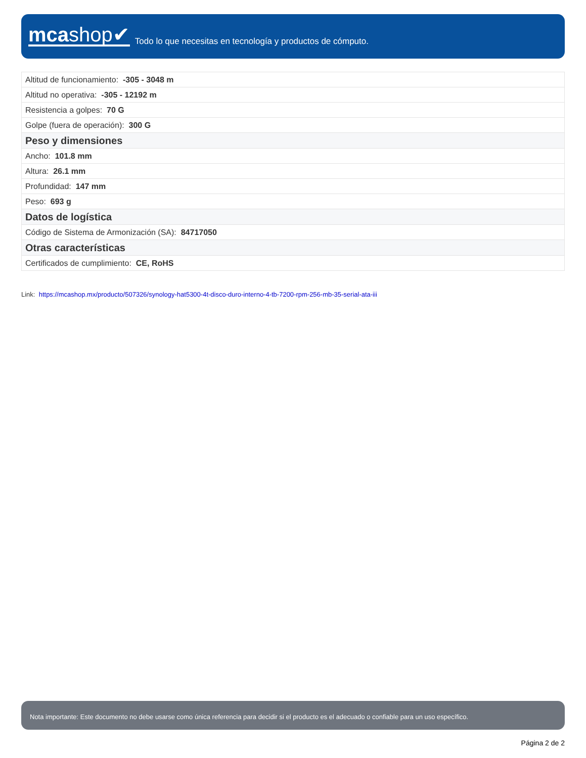mcashop✔ Todo lo que necesitas en tecnología y productos de cómputo.
| Altitud de funcionamiento: -305 - 3048 m |
| Altitud no operativa: -305 - 12192 m |
| Resistencia a golpes: 70 G |
| Golpe (fuera de operación): 300 G |
| Peso y dimensiones |
| Ancho: 101.8 mm |
| Altura: 26.1 mm |
| Profundidad: 147 mm |
| Peso: 693 g |
| Datos de logística |
| Código de Sistema de Armonización (SA): 84717050 |
| Otras características |
| Certificados de cumplimiento: CE, RoHS |
Link: https://mcashop.mx/producto/507326/synology-hat5300-4t-disco-duro-interno-4-tb-7200-rpm-256-mb-35-serial-ata-iii
Nota importante: Este documento no debe usarse como única referencia para decidir si el producto es el adecuado o confiable para un uso específico.
Página 2 de 2